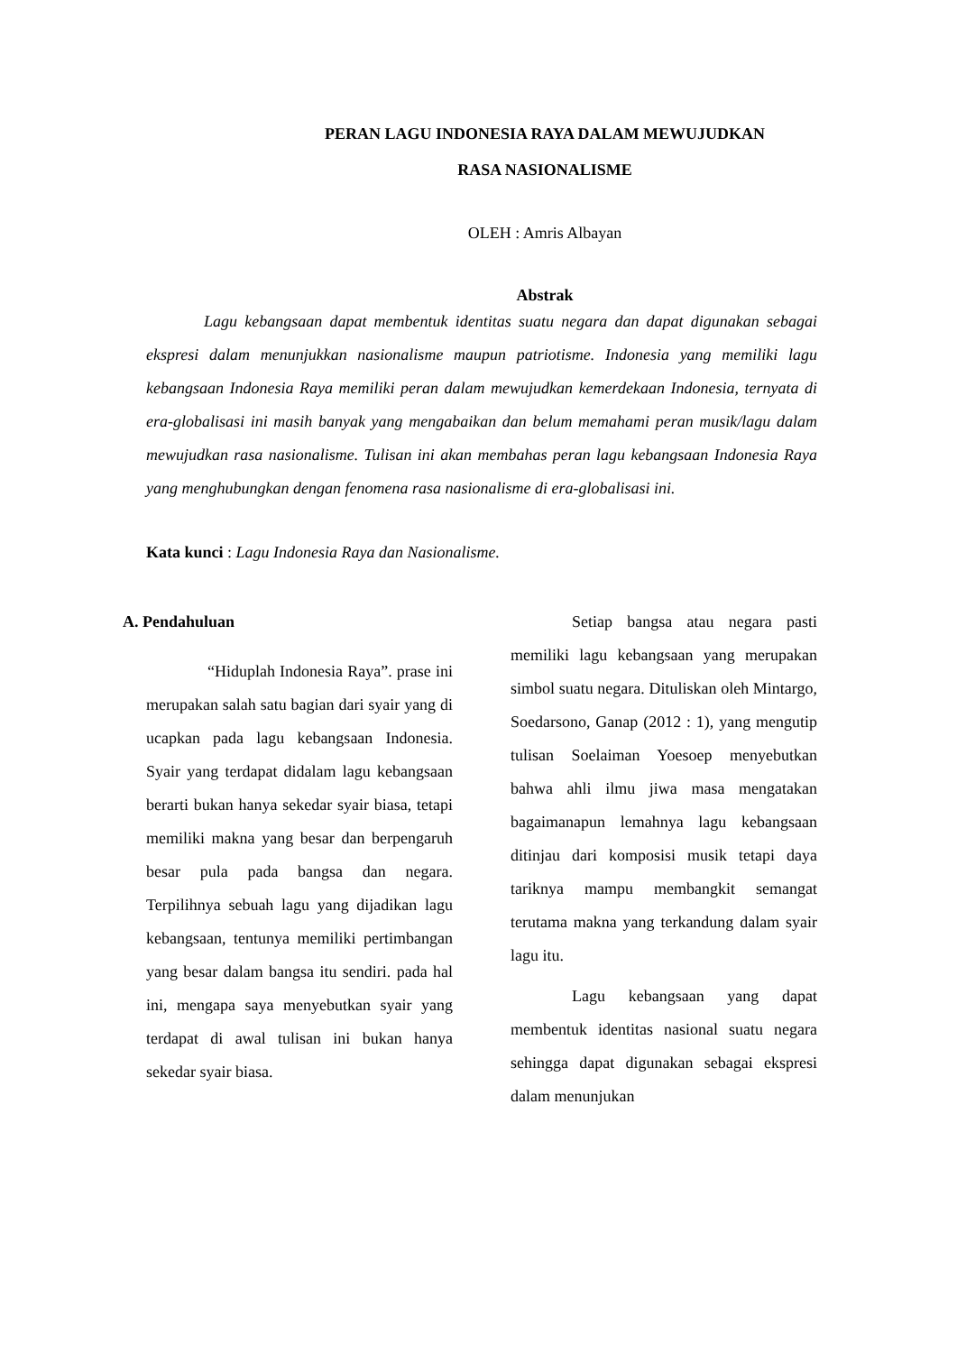PERAN LAGU INDONESIA RAYA DALAM MEWUJUDKAN
RASA NASIONALISME
OLEH : Amris Albayan
Abstrak
Lagu kebangsaan dapat membentuk identitas suatu negara dan dapat digunakan sebagai ekspresi dalam menunjukkan nasionalisme maupun patriotisme. Indonesia yang memiliki lagu kebangsaan Indonesia Raya memiliki peran dalam mewujudkan kemerdekaan Indonesia, ternyata di era-globalisasi ini masih banyak yang mengabaikan dan belum memahami peran musik/lagu dalam mewujudkan rasa nasionalisme. Tulisan ini akan membahas peran lagu kebangsaan Indonesia Raya yang menghubungkan dengan fenomena rasa nasionalisme di era-globalisasi ini.
Kata kunci : Lagu Indonesia Raya dan Nasionalisme.
A. Pendahuluan
“Hiduplah Indonesia Raya”. prase ini merupakan salah satu bagian dari syair yang di ucapkan pada lagu kebangsaan Indonesia. Syair yang terdapat didalam lagu kebangsaan berarti bukan hanya sekedar syair biasa, tetapi memiliki makna yang besar dan berpengaruh besar pula pada bangsa dan negara. Terpilihnya sebuah lagu yang dijadikan lagu kebangsaan, tentunya memiliki pertimbangan yang besar dalam bangsa itu sendiri. pada hal ini, mengapa saya menyebutkan syair yang terdapat di awal tulisan ini bukan hanya sekedar syair biasa.
Setiap bangsa atau negara pasti memiliki lagu kebangsaan yang merupakan simbol suatu negara. Dituliskan oleh Mintargo, Soedarsono, Ganap (2012 : 1), yang mengutip tulisan Soelaiman Yoesoep menyebutkan bahwa ahli ilmu jiwa masa mengatakan bagaimanapun lemahnya lagu kebangsaan ditinjau dari komposisi musik tetapi daya tariknya mampu membangkit semangat terutama makna yang terkandung dalam syair lagu itu.
Lagu kebangsaan yang dapat membentuk identitas nasional suatu negara sehingga dapat digunakan sebagai ekspresi dalam menunjukan